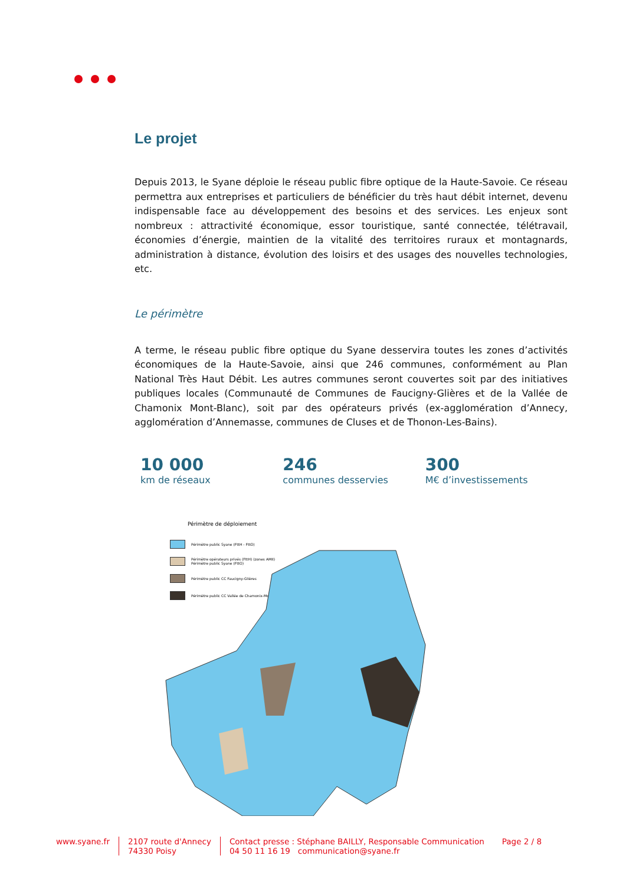Le projet
Depuis 2013, le Syane déploie le réseau public fibre optique de la Haute-Savoie. Ce réseau permettra aux entreprises et particuliers de bénéficier du très haut débit internet, devenu indispensable face au développement des besoins et des services. Les enjeux sont nombreux : attractivité économique, essor touristique, santé connectée, télétravail, économies d’énergie, maintien de la vitalité des territoires ruraux et montagnards, administration à distance, évolution des loisirs et des usages des nouvelles technologies, etc.
Le périmètre
A terme, le réseau public fibre optique du Syane desservira toutes les zones d’activités économiques de la Haute-Savoie, ainsi que 246 communes, conformément au Plan National Très Haut Débit. Les autres communes seront couvertes soit par des initiatives publiques locales (Communauté de Communes de Faucigny-Glières et de la Vallée de Chamonix Mont-Blanc), soit par des opérateurs privés (ex-agglomération d’Annecy, agglomération d’Annemasse, communes de Cluses et de Thonon-Les-Bains).
10 000
km de réseaux
246
communes desservies
300
M€ d’investissements
Périmètre de déploiement
Périmètre public Syane (FttH - FttO)
Périmètre opérateurs privés (FttH) (zones AMII)
Périmètre public Syane (FttO)
Périmètre public CC Faucigny-Glières
Périmètre public CC Vallée de Chamonix-Mont-Blanc
www.syane.fr 2107 route d'Annecy
74330 Poisy
Contact presse : Stéphane BAILLY, Responsable Communication
04 50 11 16 19 communication@syane.fr
Page 2 / 8